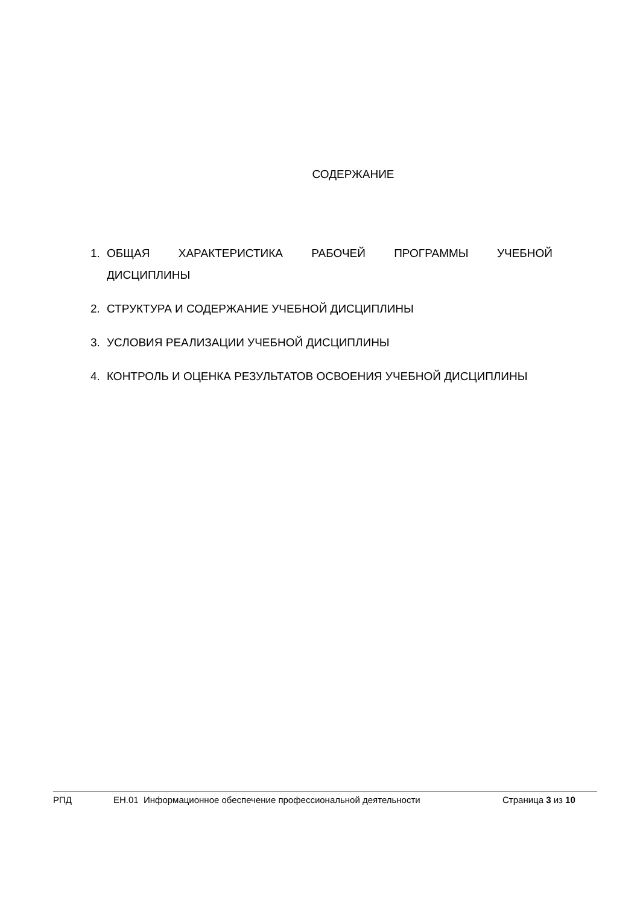СОДЕРЖАНИЕ
1. ОБЩАЯ ХАРАКТЕРИСТИКА РАБОЧЕЙ ПРОГРАММЫ УЧЕБНОЙ ДИСЦИПЛИНЫ
2. СТРУКТУРА И СОДЕРЖАНИЕ УЧЕБНОЙ ДИСЦИПЛИНЫ
3. УСЛОВИЯ РЕАЛИЗАЦИИ УЧЕБНОЙ ДИСЦИПЛИНЫ
4. КОНТРОЛЬ И ОЦЕНКА РЕЗУЛЬТАТОВ ОСВОЕНИЯ УЧЕБНОЙ ДИСЦИПЛИНЫ
РПД ЕН.01 Информационное обеспечение профессиональной деятельности Страница 3 из 10